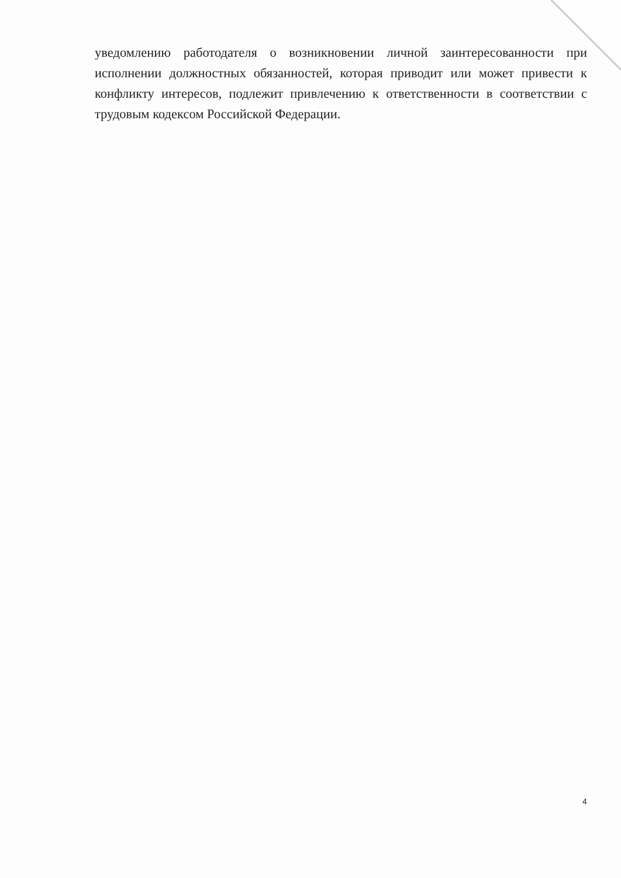уведомлению работодателя о возникновении личной заинтересованности при исполнении должностных обязанностей, которая приводит или может привести к конфликту интересов, подлежит привлечению к ответственности в соответствии с трудовым кодексом Российской Федерации.
4